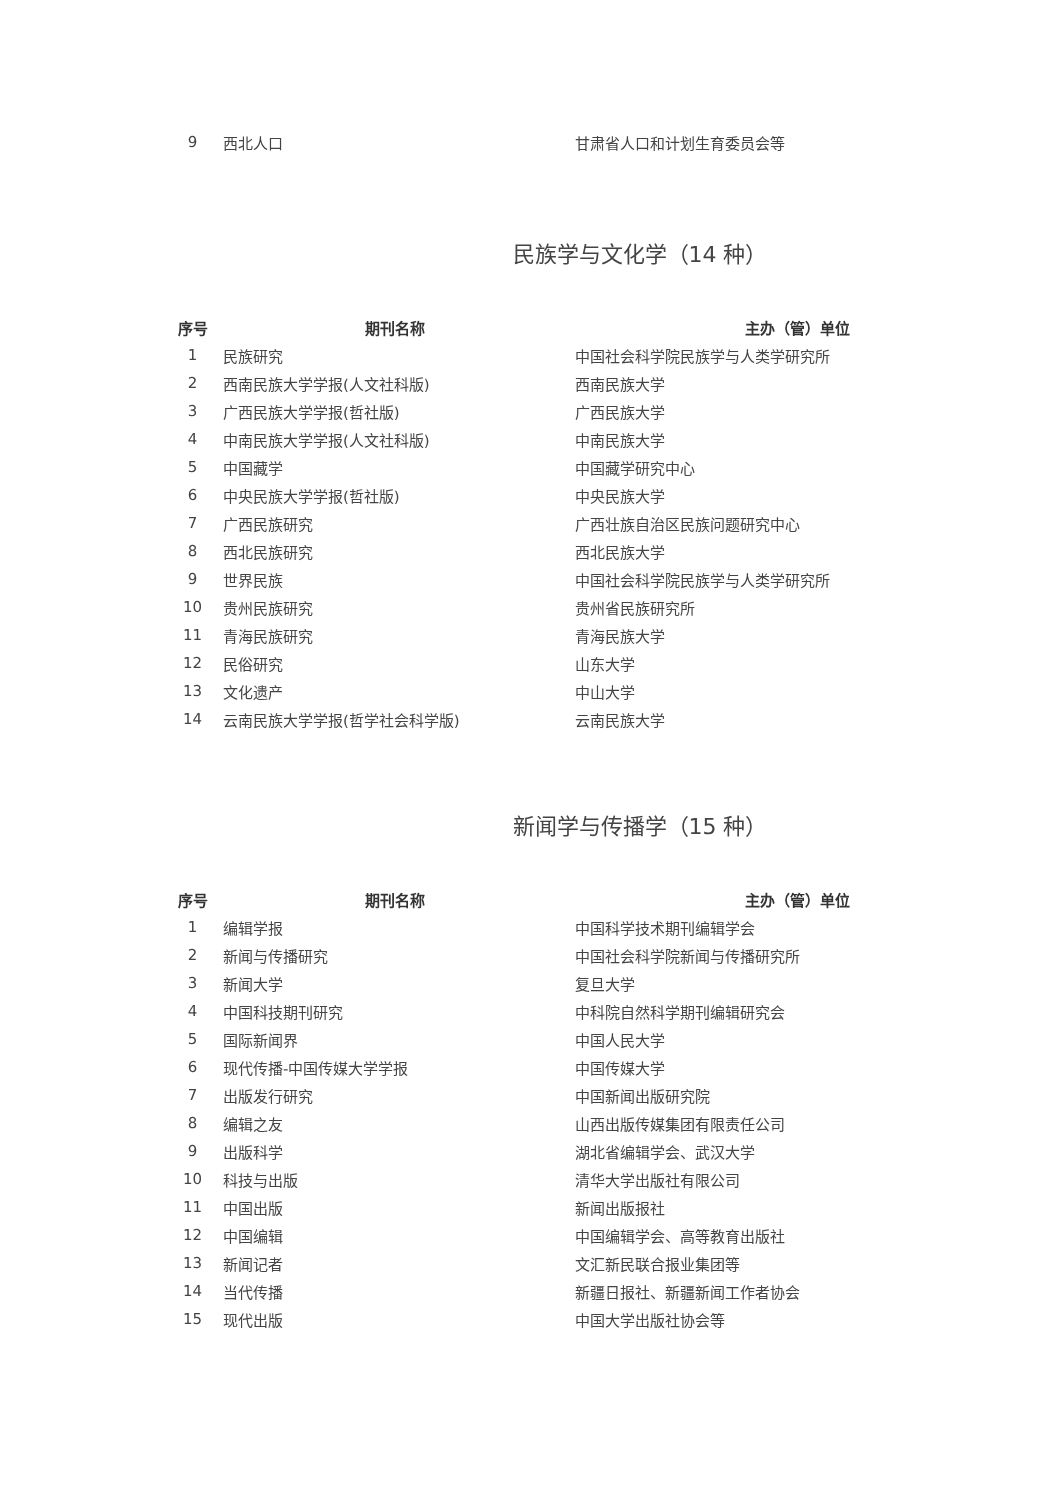| 9 | 西北人口 | 甘肃省人口和计划生育委员会等 |
民族学与文化学（14 种）
| 序号 | 期刊名称 | 主办（管）单位 |
| --- | --- | --- |
| 1 | 民族研究 | 中国社会科学院民族学与人类学研究所 |
| 2 | 西南民族大学学报(人文社科版) | 西南民族大学 |
| 3 | 广西民族大学学报(哲社版) | 广西民族大学 |
| 4 | 中南民族大学学报(人文社科版) | 中南民族大学 |
| 5 | 中国藏学 | 中国藏学研究中心 |
| 6 | 中央民族大学学报(哲社版) | 中央民族大学 |
| 7 | 广西民族研究 | 广西壮族自治区民族问题研究中心 |
| 8 | 西北民族研究 | 西北民族大学 |
| 9 | 世界民族 | 中国社会科学院民族学与人类学研究所 |
| 10 | 贵州民族研究 | 贵州省民族研究所 |
| 11 | 青海民族研究 | 青海民族大学 |
| 12 | 民俗研究 | 山东大学 |
| 13 | 文化遗产 | 中山大学 |
| 14 | 云南民族大学学报(哲学社会科学版) | 云南民族大学 |
新闻学与传播学（15 种）
| 序号 | 期刊名称 | 主办（管）单位 |
| --- | --- | --- |
| 1 | 编辑学报 | 中国科学技术期刊编辑学会 |
| 2 | 新闻与传播研究 | 中国社会科学院新闻与传播研究所 |
| 3 | 新闻大学 | 复旦大学 |
| 4 | 中国科技期刊研究 | 中科院自然科学期刊编辑研究会 |
| 5 | 国际新闻界 | 中国人民大学 |
| 6 | 现代传播-中国传媒大学学报 | 中国传媒大学 |
| 7 | 出版发行研究 | 中国新闻出版研究院 |
| 8 | 编辑之友 | 山西出版传媒集团有限责任公司 |
| 9 | 出版科学 | 湖北省编辑学会、武汉大学 |
| 10 | 科技与出版 | 清华大学出版社有限公司 |
| 11 | 中国出版 | 新闻出版报社 |
| 12 | 中国编辑 | 中国编辑学会、高等教育出版社 |
| 13 | 新闻记者 | 文汇新民联合报业集团等 |
| 14 | 当代传播 | 新疆日报社、新疆新闻工作者协会 |
| 15 | 现代出版 | 中国大学出版社协会等 |